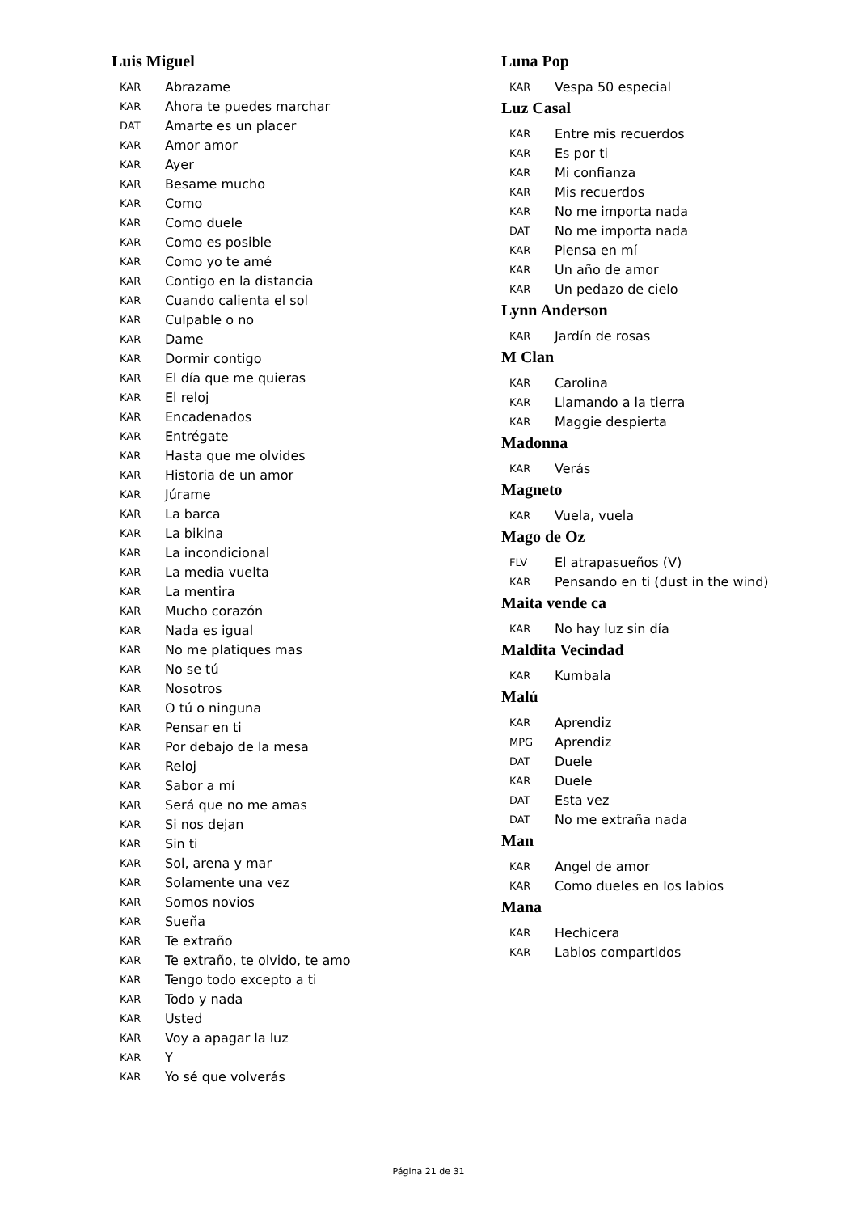Luis Miguel
KAR Abrazame
KAR Ahora te puedes marchar
DAT Amarte es un placer
KAR Amor amor
KAR Ayer
KAR Besame mucho
KAR Como
KAR Como duele
KAR Como es posible
KAR Como yo te amé
KAR Contigo en la distancia
KAR Cuando calienta el sol
KAR Culpable o no
KAR Dame
KAR Dormir contigo
KAR El día que me quieras
KAR El reloj
KAR Encadenados
KAR Entrégate
KAR Hasta que me olvides
KAR Historia de un amor
KAR Júrame
KAR La barca
KAR La bikina
KAR La incondicional
KAR La media vuelta
KAR La mentira
KAR Mucho corazón
KAR Nada es igual
KAR No me platiques mas
KAR No se tú
KAR Nosotros
KAR O tú o ninguna
KAR Pensar en ti
KAR Por debajo de la mesa
KAR Reloj
KAR Sabor a mí
KAR Será que no me amas
KAR Si nos dejan
KAR Sin ti
KAR Sol, arena y mar
KAR Solamente una vez
KAR Somos novios
KAR Sueña
KAR Te extraño
KAR Te extraño, te olvido, te amo
KAR Tengo todo excepto a ti
KAR Todo y nada
KAR Usted
KAR Voy a apagar la luz
KAR Y
KAR Yo sé que volverás
Luna Pop
KAR Vespa 50 especial
Luz Casal
KAR Entre mis recuerdos
KAR Es por ti
KAR Mi confianza
KAR Mis recuerdos
KAR No me importa nada
DAT No me importa nada
KAR Piensa en mí
KAR Un año de amor
KAR Un pedazo de cielo
Lynn Anderson
KAR Jardín de rosas
M Clan
KAR Carolina
KAR Llamando a la tierra
KAR Maggie despierta
Madonna
KAR Verás
Magneto
KAR Vuela, vuela
Mago de Oz
FLV El atrapasueños (V)
KAR Pensando en ti (dust in the wind)
Maita vende ca
KAR No hay luz sin día
Maldita Vecindad
KAR Kumbala
Malú
KAR Aprendiz
MPG Aprendiz
DAT Duele
KAR Duele
DAT Esta vez
DAT No me extraña nada
Man
KAR Angel de amor
KAR Como dueles en los labios
Mana
KAR Hechicera
KAR Labios compartidos
Página 21 de 31